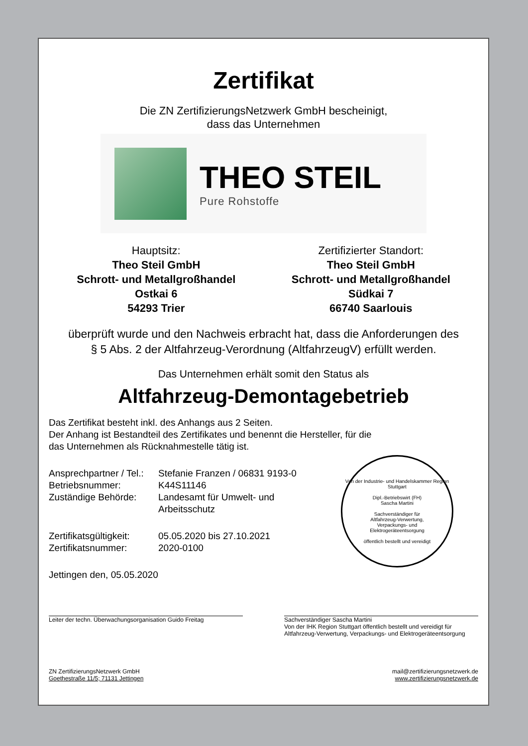Zertifikat
Die ZN ZertifizierungsNetzwerk GmbH bescheinigt,
dass das Unternehmen
THEO STEIL
Pure Rohstoffe
Hauptsitz:
Theo Steil GmbH
Schrott- und Metallgroßhandel
Ostkai 6
54293 Trier
Zertifizierter Standort:
Theo Steil GmbH
Schrott- und Metallgroßhandel
Südkai 7
66740 Saarlouis
überprüft wurde und den Nachweis erbracht hat, dass die Anforderungen des
§ 5 Abs. 2 der Altfahrzeug-Verordnung (AltfahrzeugV) erfüllt werden.
Das Unternehmen erhält somit den Status als
Altfahrzeug-Demontagebetrieb
Das Zertifikat besteht inkl. des Anhangs aus 2 Seiten.
Der Anhang ist Bestandteil des Zertifikates und benennt die Hersteller, für die
das Unternehmen als Rücknahmestelle tätig ist.
Ansprechpartner / Tel.: Stefanie Franzen / 06831 9193-0 Betriebsnummer: K44S11146 Zuständige Behörde: Landesamt für Umwelt- und
Arbeitsschutz Zertifikatsgültigkeit: 05.05.2020 bis 27.10.2021 Zertifikatsnummer: 2020-0100
Jettingen den, 05.05.2020
Leiter der techn. Überwachungsorganisation Guido Freitag
Sachverständiger Sascha Martini
Von der IHK Region Stuttgart öffentlich bestellt und vereidigt für
Altfahrzeug-Verwertung, Verpackungs- und Elektrogeräteentsorgung
ZN ZertifizierungsNetzwerk GmbH
Goethestraße 11/5; 71131 Jettingen mail@zertifizierungsnetzwerk.de
www.zertifizierungsnetzwerk.de
Von der Industrie- und Handelskammer Region Stuttgart
Dipl.-Betriebswirt (FH)
Sascha Martini
Sachverständiger für
Altfahrzeug-Verwertung,
Verpackungs- und
Elektrogeräteentsorgung
öffentlich bestellt und vereidigt